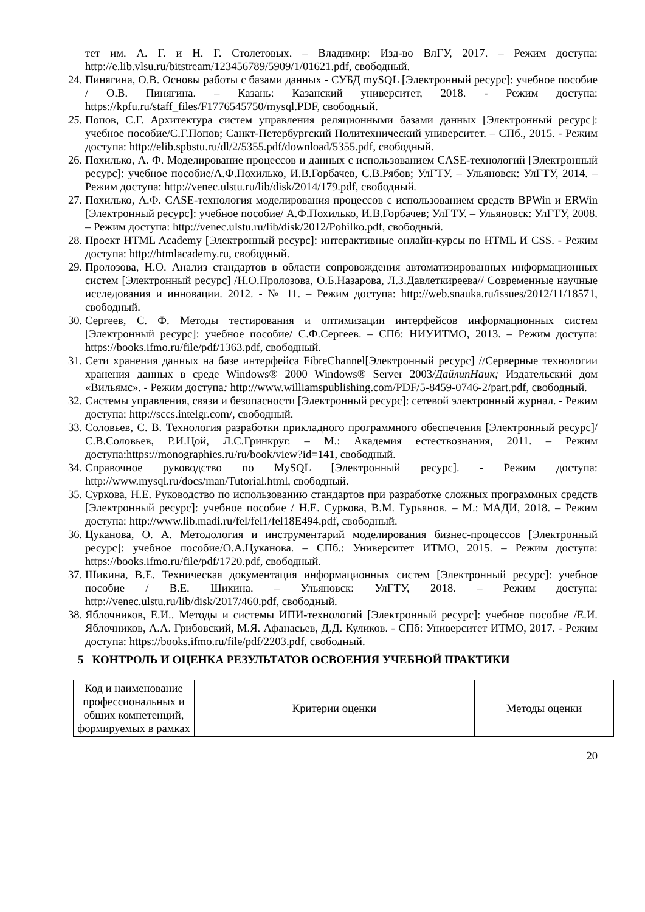тет им. А. Г. и Н. Г. Столетовых. – Владимир: Изд-во ВлГУ, 2017. – Режим доступа: http://e.lib.vlsu.ru/bitstream/123456789/5909/1/01621.pdf, свободный.
24. Пинягина, О.В. Основы работы с базами данных - СУБД mySQL [Электронный ресурс]: учебное пособие / О.В. Пинягина. – Казань: Казанский университет, 2018. - Режим доступа: https://kpfu.ru/staff_files/F1776545750/mysql.PDF, свободный.
25. Попов, С.Г. Архитектура систем управления реляционными базами данных [Электронный ресурс]: учебное пособие/С.Г.Попов; Санкт-Петербургский Политехнический университет. – СПб., 2015. - Режим доступа: http://elib.spbstu.ru/dl/2/5355.pdf/download/5355.pdf, свободный.
26. Похилько, А. Ф. Моделирование процессов и данных с использованием CASE-технологий [Электронный ресурс]: учебное пособие/А.Ф.Похилько, И.В.Горбачев, С.В.Рябов; УлГТУ. – Ульяновск: УлГТУ, 2014. – Режим доступа: http://venec.ulstu.ru/lib/disk/2014/179.pdf, свободный.
27. Похилько, А.Ф. CASE-технология моделирования процессов с использованием средств BPWin и ERWin [Электронный ресурс]: учебное пособие/ А.Ф.Похилько, И.В.Горбачев; УлГТУ. – Ульяновск: УлГТУ, 2008. – Режим доступа: http://venec.ulstu.ru/lib/disk/2012/Pohilko.pdf, свободный.
28. Проект HTML Academy [Электронный ресурс]: интерактивные онлайн-курсы по HTML И CSS. - Режим доступа: http://htmlacademy.ru, свободный.
29. Пролозова, Н.О. Анализ стандартов в области сопровождения автоматизированных информационных систем [Электронный ресурс] /Н.О.Пролозова, О.Б.Назарова, Л.З.Давлеткиреева// Современные научные исследования и инновации. 2012. - № 11. – Режим доступа: http://web.snauka.ru/issues/2012/11/18571, свободный.
30. Сергеев, С. Ф. Методы тестирования и оптимизации интерфейсов информационных систем [Электронный ресурс]: учебное пособие/ С.Ф.Сергеев. – СПб: НИУИТМО, 2013. – Режим доступа: https://books.ifmo.ru/file/pdf/1363.pdf, свободный.
31. Сети хранения данных на базе интерфейса FibreChannel[Электронный ресурс] //Серверные технологии хранения данных в среде Windows® 2000 Windows® Server 2003/ДайлипНаик; Издательский дом «Вильямс». - Режим доступа: http://www.williamspublishing.com/PDF/5-8459-0746-2/part.pdf, свободный.
32. Системы управления, связи и безопасности [Электронный ресурс]: сетевой электронный журнал. - Режим доступа: http://sccs.intelgr.com/, свободный.
33. Соловьев, С. В. Технология разработки прикладного программного обеспечения [Электронный ресурс]/С.В.Соловьев, Р.И.Цой, Л.С.Гринкруг. – М.: Академия естествознания, 2011. – Режим доступа:https://monographies.ru/ru/book/view?id=141, свободный.
34. Справочное руководство по MySQL [Электронный ресурс]. - Режим доступа: http://www.mysql.ru/docs/man/Tutorial.html, свободный.
35. Суркова, Н.Е. Руководство по использованию стандартов при разработке сложных программных средств [Электронный ресурс]: учебное пособие / Н.Е. Суркова, В.М. Гурьянов. – М.: МАДИ, 2018. – Режим доступа: http://www.lib.madi.ru/fel/fel1/fel18E494.pdf, свободный.
36. Цуканова, О. А. Методология и инструментарий моделирования бизнес-процессов [Электронный ресурс]: учебное пособие/О.А.Цуканова. – СПб.: Университет ИТМО, 2015. – Режим доступа: https://books.ifmo.ru/file/pdf/1720.pdf, свободный.
37. Шикина, В.Е. Техническая документация информационных систем [Электронный ресурс]: учебное пособие / В.Е. Шикина. – Ульяновск: УлГТУ, 2018. – Режим доступа: http://venec.ulstu.ru/lib/disk/2017/460.pdf, свободный.
38. Яблочников, Е.И.. Методы и системы ИПИ-технологий [Электронный ресурс]: учебное пособие /Е.И. Яблочников, А.А. Грибовский, М.Я. Афанасьев, Д.Д. Куликов. - СПб: Университет ИТМО, 2017. - Режим доступа: https://books.ifmo.ru/file/pdf/2203.pdf, свободный.
5 КОНТРОЛЬ И ОЦЕНКА РЕЗУЛЬТАТОВ ОСВОЕНИЯ УЧЕБНОЙ ПРАКТИКИ
| Код и наименование профессиональных и общих компетенций, формируемых в рамках | Критерии оценки | Методы оценки |
20